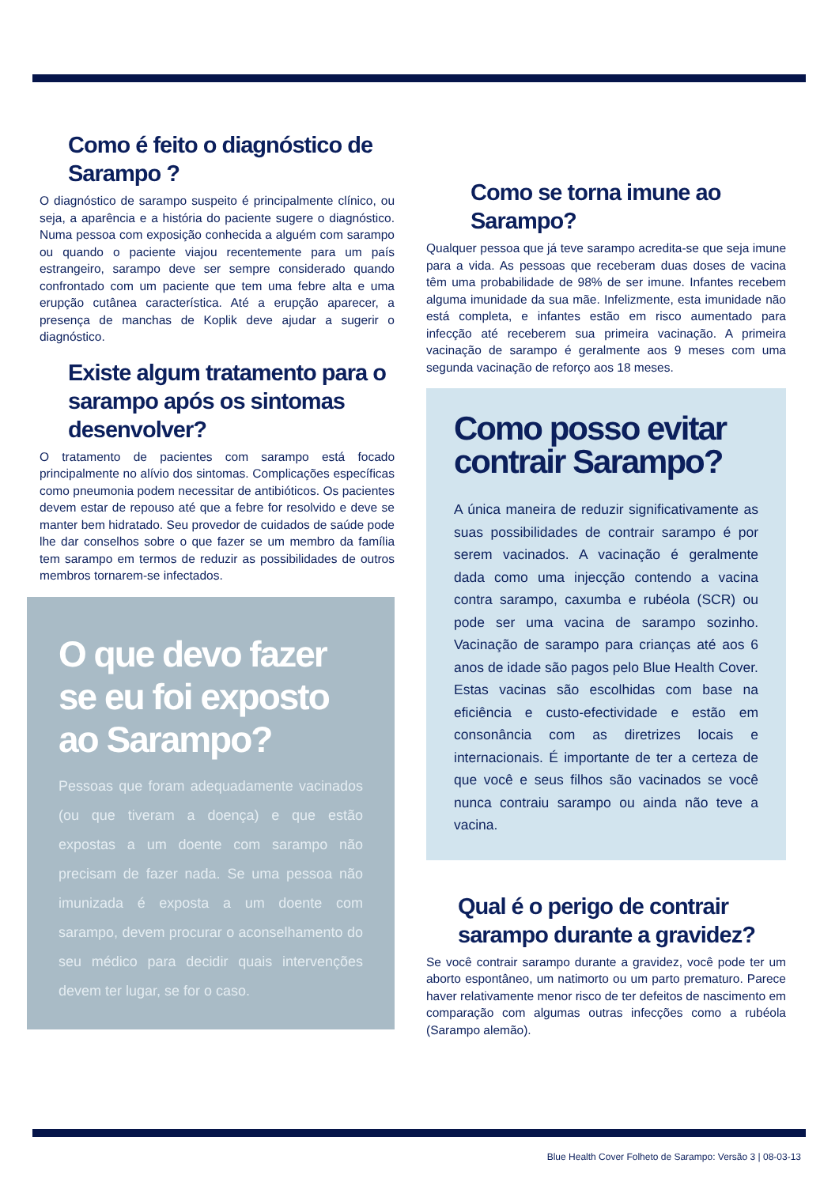Como é feito o diagnóstico de Sarampo ?
O diagnóstico de sarampo suspeito é principalmente clínico, ou seja, a aparência e a história do paciente sugere o diagnóstico. Numa pessoa com exposição conhecida a alguém com sarampo ou quando o paciente viajou recentemente para um país estrangeiro, sarampo deve ser sempre considerado quando confrontado com um paciente que tem uma febre alta e uma erupção cutânea característica. Até a erupção aparecer, a presença de manchas de Koplik deve ajudar a sugerir o diagnóstico.
Existe algum tratamento para o sarampo após os sintomas desenvolver?
O tratamento de pacientes com sarampo está focado principalmente no alívio dos sintomas. Complicações específicas como pneumonia podem necessitar de antibióticos. Os pacientes devem estar de repouso até que a febre for resolvido e deve se manter bem hidratado. Seu provedor de cuidados de saúde pode lhe dar conselhos sobre o que fazer se um membro da família tem sarampo em termos de reduzir as possibilidades de outros membros tornarem-se infectados.
O que devo fazer se eu foi exposto ao Sarampo?
Pessoas que foram adequadamente vacinados (ou que tiveram a doença) e que estão expostas a um doente com sarampo não precisam de fazer nada. Se uma pessoa não imunizada é exposta a um doente com sarampo, devem procurar o aconselhamento do seu médico para decidir quais intervenções devem ter lugar, se for o caso.
Como se torna imune ao Sarampo?
Qualquer pessoa que já teve sarampo acredita-se que seja imune para a vida. As pessoas que receberam duas doses de vacina têm uma probabilidade de 98% de ser imune. Infantes recebem alguma imunidade da sua mãe. Infelizmente, esta imunidade não está completa, e infantes estão em risco aumentado para infecção até receberem sua primeira vacinação. A primeira vacinação de sarampo é geralmente aos 9 meses com uma segunda vacinação de reforço aos 18 meses.
Como posso evitar contrair Sarampo?
A única maneira de reduzir significativamente as suas possibilidades de contrair sarampo é por serem vacinados. A vacinação é geralmente dada como uma injecção contendo a vacina contra sarampo, caxumba e rubéola (SCR) ou pode ser uma vacina de sarampo sozinho. Vacinação de sarampo para crianças até aos 6 anos de idade são pagos pelo Blue Health Cover. Estas vacinas são escolhidas com base na eficiência e custo-efectividade e estão em consonância com as diretrizes locais e internacionais. É importante de ter a certeza de que você e seus filhos são vacinados se você nunca contraiu sarampo ou ainda não teve a vacina.
Qual é o perigo de contrair sarampo durante a gravidez?
Se você contrair sarampo durante a gravidez, você pode ter um aborto espontâneo, um natimorto ou um parto prematuro. Parece haver relativamente menor risco de ter defeitos de nascimento em comparação com algumas outras infecções como a rubéola (Sarampo alemão).
Blue Health Cover Folheto de Sarampo: Versão 3 | 08-03-13